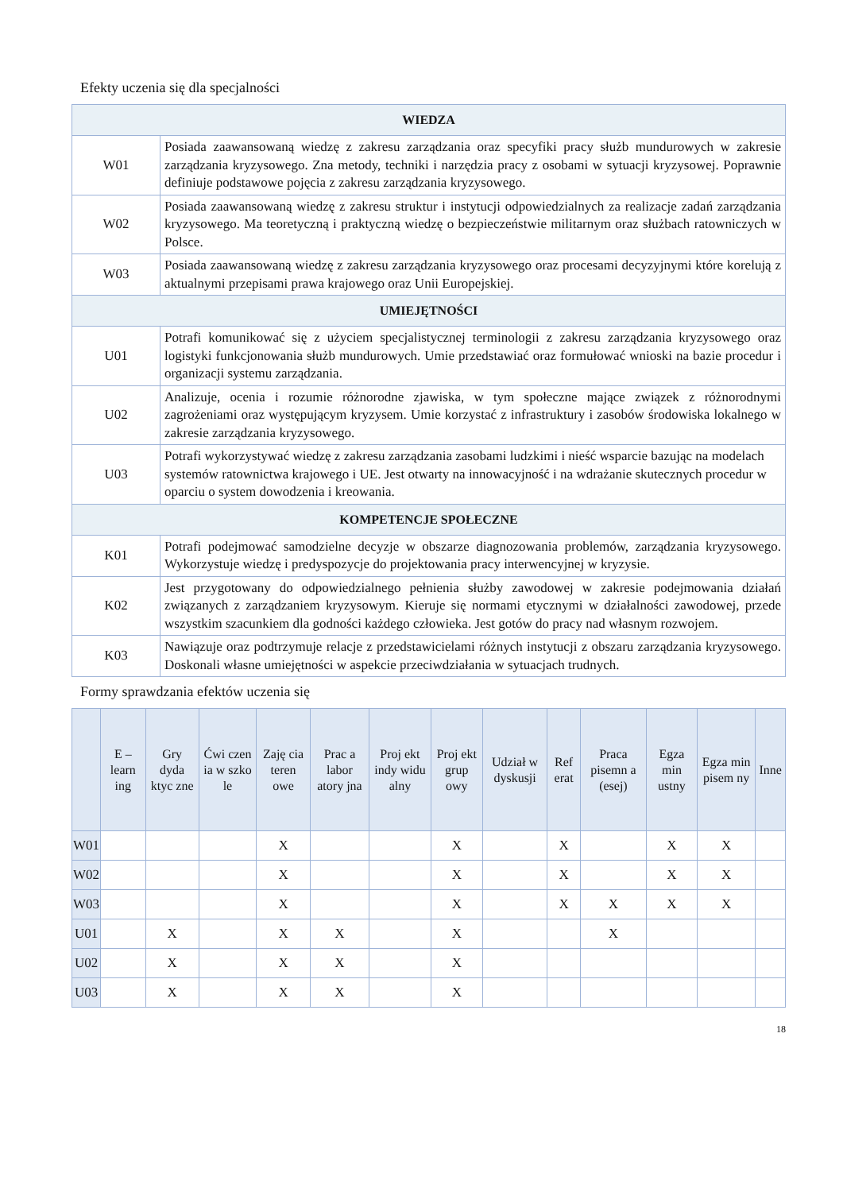Efekty uczenia się dla specjalności
| WIEDZA | |
| --- | --- |
| W01 | Posiada zaawansowaną wiedzę z zakresu zarządzania oraz specyfiki pracy służb mundurowych w zakresie zarządzania kryzysowego. Zna metody, techniki i narzędzia pracy z osobami w sytuacji kryzysowej. Poprawnie definiuje podstawowe pojęcia z zakresu zarządzania kryzysowego. |
| W02 | Posiada zaawansowaną wiedzę z zakresu struktur i instytucji odpowiedzialnych za realizacje zadań zarządzania kryzysowego. Ma teoretyczną i praktyczną wiedzę o bezpieczeństwie militarnym oraz służbach ratowniczych w Polsce. |
| W03 | Posiada zaawansowaną wiedzę z zakresu zarządzania kryzysowego oraz procesami decyzyjnymi które korelują z aktualnymi przepisami prawa krajowego oraz Unii Europejskiej. |
| UMIEJĘTNOŚCI | |
| U01 | Potrafi komunikować się z użyciem specjalistycznej terminologii z zakresu zarządzania kryzysowego oraz logistyki funkcjonowania służb mundurowych. Umie przedstawiać oraz formułować wnioski na bazie procedur i organizacji systemu zarządzania. |
| U02 | Analizuje, ocenia i rozumie różnorodne zjawiska, w tym społeczne mające związek z różnorodnymi zagrożeniami oraz występującym kryzysem. Umie korzystać z infrastruktury i zasobów środowiska lokalnego w zakresie zarządzania kryzysowego. |
| U03 | Potrafi wykorzystywać wiedzę z zakresu zarządzania zasobami ludzkimi i nieść wsparcie bazując na modelach systemów ratownictwa krajowego i UE. Jest otwarty na innowacyjność i na wdrażanie skutecznych procedur w oparciu o system dowodzenia i kreowania. |
| KOMPETENCJE SPOŁECZNE | |
| K01 | Potrafi podejmować samodzielne decyzje w obszarze diagnozowania problemów, zarządzania kryzysowego. Wykorzystuje wiedzę i predyspozycje do projektowania pracy interwencyjnej w kryzysie. |
| K02 | Jest przygotowany do odpowiedzialnego pełnienia służby zawodowej w zakresie podejmowania działań związanych z zarządzaniem kryzysowym. Kieruje się normami etycznymi w działalności zawodowej, przede wszystkim szacunkiem dla godności każdego człowieka. Jest gotów do pracy nad własnym rozwojem. |
| K03 | Nawiązuje oraz podtrzymuje relacje z przedstawicielami różnych instytucji z obszaru zarządzania kryzysowego. Doskonali własne umiejętności w aspekcie przeciwdziałania w sytuacjach trudnych. |
Formy sprawdzania efektów uczenia się
| | E – learn ing | Gry dyda ktyc zne | Ćwi czen ia w szko le | Zaję cia teren owe | Prac a labor atory jna | Proj ekt indy widu alny | Proj ekt grup owy | Udział w dyskusji | Ref erat | Praca pisemn a (esej) | Egza min ustny | Egza min pisem ny | Inne |
| --- | --- | --- | --- | --- | --- | --- | --- | --- | --- | --- | --- | --- | --- |
| W01 | | | | X | | | X | | X | | X | X | |
| W02 | | | | X | | | X | | X | | X | X | |
| W03 | | | | X | | | X | | X | X | X | X | |
| U01 | | X | | X | X | | X | | | X | | | |
| U02 | | X | | X | X | | X | | | | | | |
| U03 | | X | | X | X | | X | | | | | | |
18